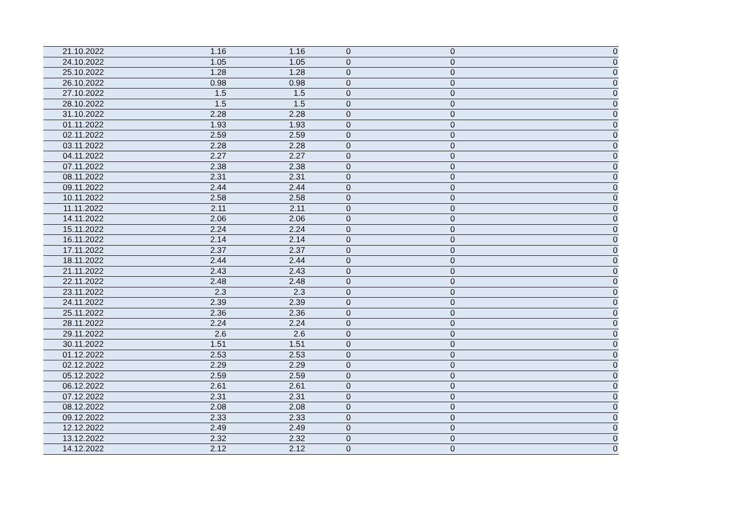| 21.10.2022 | 1.16 | 1.16 | 0 | 0 | 0 |
| 24.10.2022 | 1.05 | 1.05 | 0 | 0 | 0 |
| 25.10.2022 | 1.28 | 1.28 | 0 | 0 | 0 |
| 26.10.2022 | 0.98 | 0.98 | 0 | 0 | 0 |
| 27.10.2022 | 1.5 | 1.5 | 0 | 0 | 0 |
| 28.10.2022 | 1.5 | 1.5 | 0 | 0 | 0 |
| 31.10.2022 | 2.28 | 2.28 | 0 | 0 | 0 |
| 01.11.2022 | 1.93 | 1.93 | 0 | 0 | 0 |
| 02.11.2022 | 2.59 | 2.59 | 0 | 0 | 0 |
| 03.11.2022 | 2.28 | 2.28 | 0 | 0 | 0 |
| 04.11.2022 | 2.27 | 2.27 | 0 | 0 | 0 |
| 07.11.2022 | 2.38 | 2.38 | 0 | 0 | 0 |
| 08.11.2022 | 2.31 | 2.31 | 0 | 0 | 0 |
| 09.11.2022 | 2.44 | 2.44 | 0 | 0 | 0 |
| 10.11.2022 | 2.58 | 2.58 | 0 | 0 | 0 |
| 11.11.2022 | 2.11 | 2.11 | 0 | 0 | 0 |
| 14.11.2022 | 2.06 | 2.06 | 0 | 0 | 0 |
| 15.11.2022 | 2.24 | 2.24 | 0 | 0 | 0 |
| 16.11.2022 | 2.14 | 2.14 | 0 | 0 | 0 |
| 17.11.2022 | 2.37 | 2.37 | 0 | 0 | 0 |
| 18.11.2022 | 2.44 | 2.44 | 0 | 0 | 0 |
| 21.11.2022 | 2.43 | 2.43 | 0 | 0 | 0 |
| 22.11.2022 | 2.48 | 2.48 | 0 | 0 | 0 |
| 23.11.2022 | 2.3 | 2.3 | 0 | 0 | 0 |
| 24.11.2022 | 2.39 | 2.39 | 0 | 0 | 0 |
| 25.11.2022 | 2.36 | 2.36 | 0 | 0 | 0 |
| 28.11.2022 | 2.24 | 2.24 | 0 | 0 | 0 |
| 29.11.2022 | 2.6 | 2.6 | 0 | 0 | 0 |
| 30.11.2022 | 1.51 | 1.51 | 0 | 0 | 0 |
| 01.12.2022 | 2.53 | 2.53 | 0 | 0 | 0 |
| 02.12.2022 | 2.29 | 2.29 | 0 | 0 | 0 |
| 05.12.2022 | 2.59 | 2.59 | 0 | 0 | 0 |
| 06.12.2022 | 2.61 | 2.61 | 0 | 0 | 0 |
| 07.12.2022 | 2.31 | 2.31 | 0 | 0 | 0 |
| 08.12.2022 | 2.08 | 2.08 | 0 | 0 | 0 |
| 09.12.2022 | 2.33 | 2.33 | 0 | 0 | 0 |
| 12.12.2022 | 2.49 | 2.49 | 0 | 0 | 0 |
| 13.12.2022 | 2.32 | 2.32 | 0 | 0 | 0 |
| 14.12.2022 | 2.12 | 2.12 | 0 | 0 | 0 |